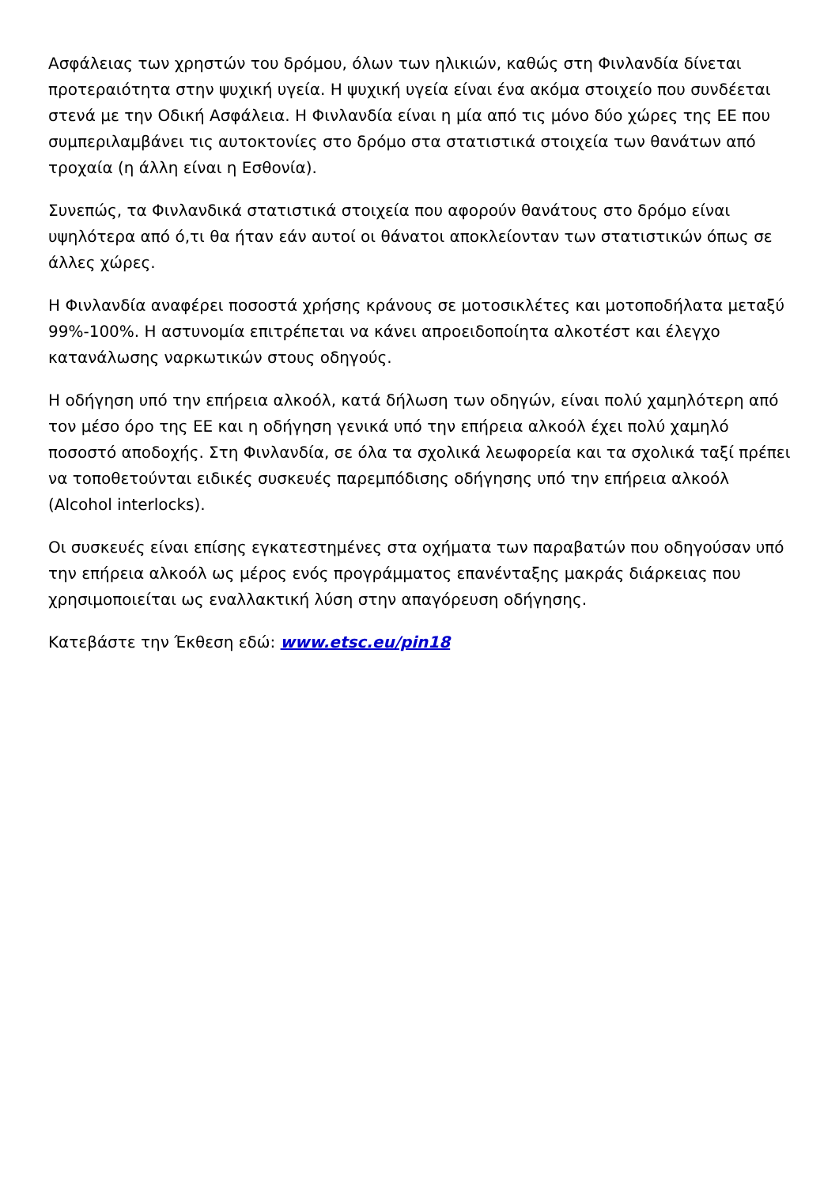Ασφάλειας των χρηστών του δρόμου, όλων των ηλικιών, καθώς στη Φινλανδία δίνεται προτεραιότητα στην ψυχική υγεία. Η ψυχική υγεία είναι ένα ακόμα στοιχείο που συνδέεται στενά με την Οδική Ασφάλεια. Η Φινλανδία είναι η μία από τις μόνο δύο χώρες της ΕΕ που συμπεριλαμβάνει τις αυτοκτονίες στο δρόμο στα στατιστικά στοιχεία των θανάτων από τροχαία (η άλλη είναι η Εσθονία).
Συνεπώς, τα Φινλανδικά στατιστικά στοιχεία που αφορούν θανάτους στο δρόμο είναι υψηλότερα από ό,τι θα ήταν εάν αυτοί οι θάνατοι αποκλείονταν των στατιστικών όπως σε άλλες χώρες.
Η Φινλανδία αναφέρει ποσοστά χρήσης κράνους σε μοτοσικλέτες και μοτοποδήλατα μεταξύ 99%-100%. Η αστυνομία επιτρέπεται να κάνει απροειδοποίητα αλκοτέστ και έλεγχο κατανάλωσης ναρκωτικών στους οδηγούς.
Η οδήγηση υπό την επήρεια αλκοόλ, κατά δήλωση των οδηγών, είναι πολύ χαμηλότερη από τον μέσο όρο της ΕΕ και η οδήγηση γενικά υπό την επήρεια αλκοόλ έχει πολύ χαμηλό ποσοστό αποδοχής. Στη Φινλανδία, σε όλα τα σχολικά λεωφορεία και τα σχολικά ταξί πρέπει να τοποθετούνται ειδικές συσκευές παρεμπόδισης οδήγησης υπό την επήρεια αλκοόλ (Alcohol interlocks).
Οι συσκευές είναι επίσης εγκατεστημένες στα οχήματα των παραβατών που οδηγούσαν υπό την επήρεια αλκοόλ ως μέρος ενός προγράμματος επανένταξης μακράς διάρκειας που χρησιμοποιείται ως εναλλακτική λύση στην απαγόρευση οδήγησης.
Κατεβάστε την Έκθεση εδώ: www.etsc.eu/pin18